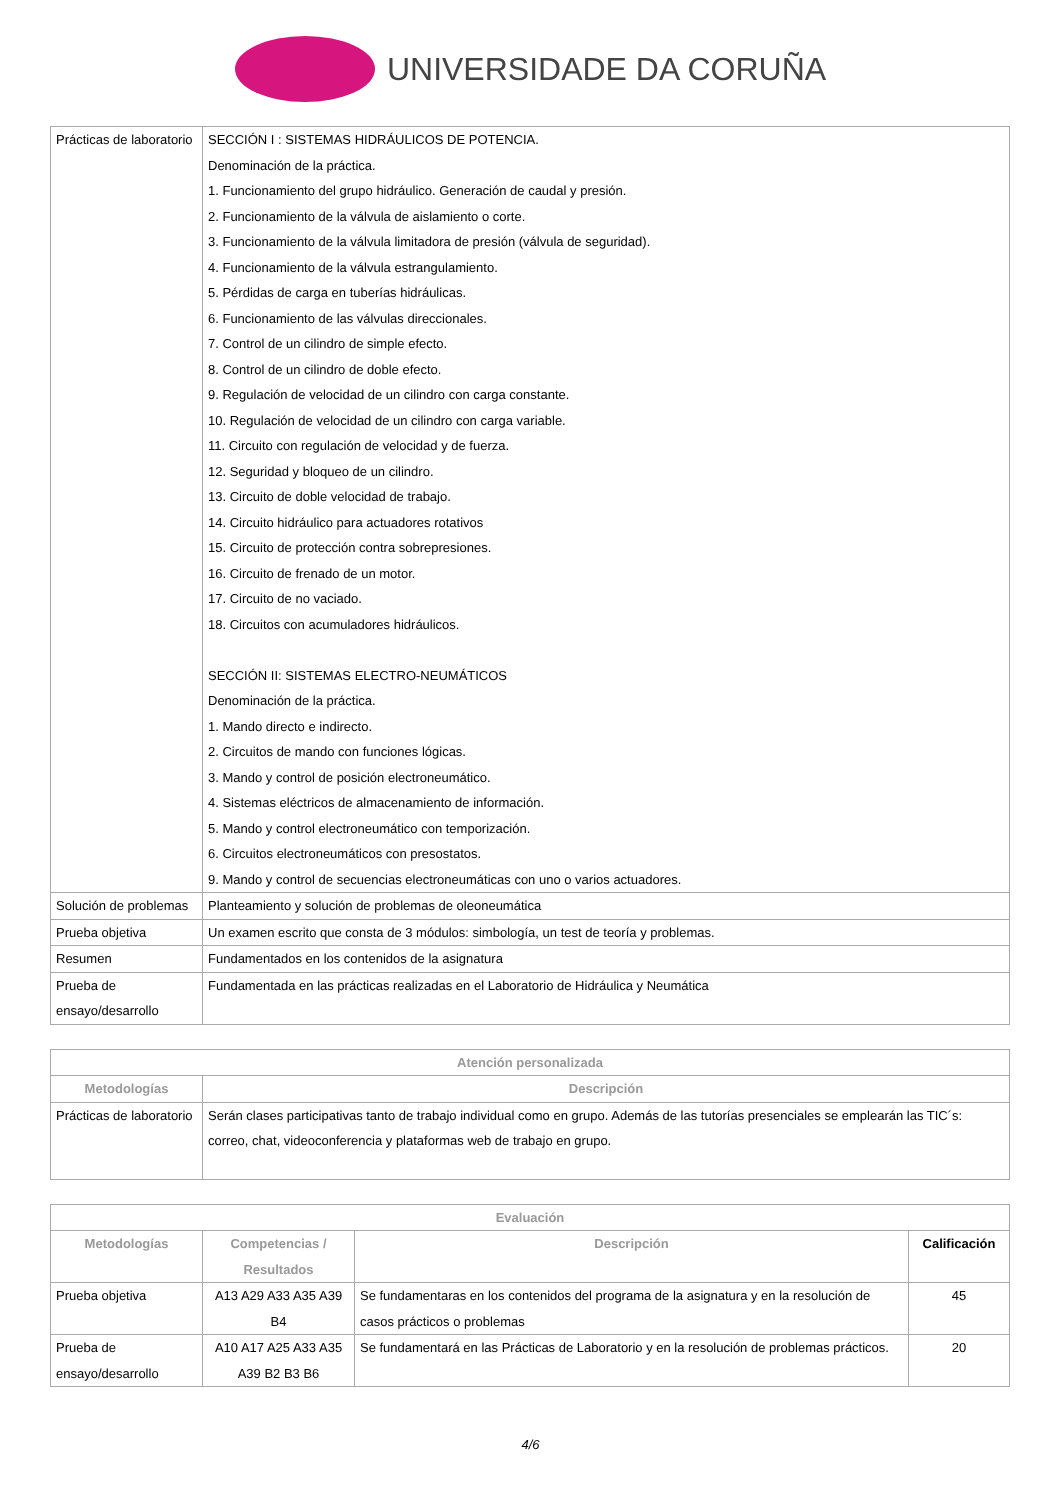UNIVERSIDADE DA CORUÑA
| Prácticas de laboratorio | SECCIÓN I : SISTEMAS HIDRÁULICOS DE POTENCIA. Denominación de la práctica. 1. Funcionamiento del grupo hidráulico. Generación de caudal y presión. 2. Funcionamiento de la válvula de aislamiento o corte. 3. Funcionamiento de la válvula limitadora de presión (válvula de seguridad). 4. Funcionamiento de la válvula estrangulamiento. 5. Pérdidas de carga en tuberías hidráulicas. 6. Funcionamiento de las válvulas direccionales. 7. Control de un cilindro de simple efecto. 8. Control de un cilindro de doble efecto. 9. Regulación de velocidad de un cilindro con carga constante. 10. Regulación de velocidad de un cilindro con carga variable. 11. Circuito con regulación de velocidad y de fuerza. 12. Seguridad y bloqueo de un cilindro. 13. Circuito de doble velocidad de trabajo. 14. Circuito hidráulico para actuadores rotativos 15. Circuito de protección contra sobrepresiones. 16. Circuito de frenado de un motor. 17. Circuito de no vaciado. 18. Circuitos con acumuladores hidráulicos. SECCIÓN II: SISTEMAS ELECTRO-NEUMÁTICOS Denominación de la práctica. 1. Mando directo e indirecto. 2. Circuitos de mando con funciones lógicas. 3. Mando y control de posición electroneumático. 4. Sistemas eléctricos de almacenamiento de información. 5. Mando y control electroneumático con temporización. 6. Circuitos electroneumáticos con presostatos. 9. Mando y control de secuencias electroneumáticas con uno o varios actuadores. |
| Solución de problemas | Planteamiento y solución de problemas de oleoneumática |
| Prueba objetiva | Un examen escrito que consta de 3 módulos: simbología, un test de teoría y problemas. |
| Resumen | Fundamentados en los contenidos de la asignatura |
| Prueba de ensayo/desarrollo | Fundamentada en las prácticas realizadas en el Laboratorio de Hidráulica y Neumática |
| Atención personalizada | |
| --- | --- |
| Metodologías | Descripción |
| Prácticas de laboratorio | Serán clases participativas tanto de trabajo individual como en grupo. Además de las tutorías presenciales se emplearán las TIC´s: correo, chat, videoconferencia y plataformas web de trabajo en grupo. |
| Evaluación | | | |
| --- | --- | --- | --- |
| Metodologías | Competencias / Resultados | Descripción | Calificación |
| Prueba objetiva | A13 A29 A33 A35 A39 B4 | Se fundamentaras en los contenidos del programa de la asignatura y en la resolución de casos prácticos o problemas | 45 |
| Prueba de ensayo/desarrollo | A10 A17 A25 A33 A35 A39 B2 B3 B6 | Se fundamentará en las Prácticas de Laboratorio y en la resolución de problemas prácticos. | 20 |
4/6